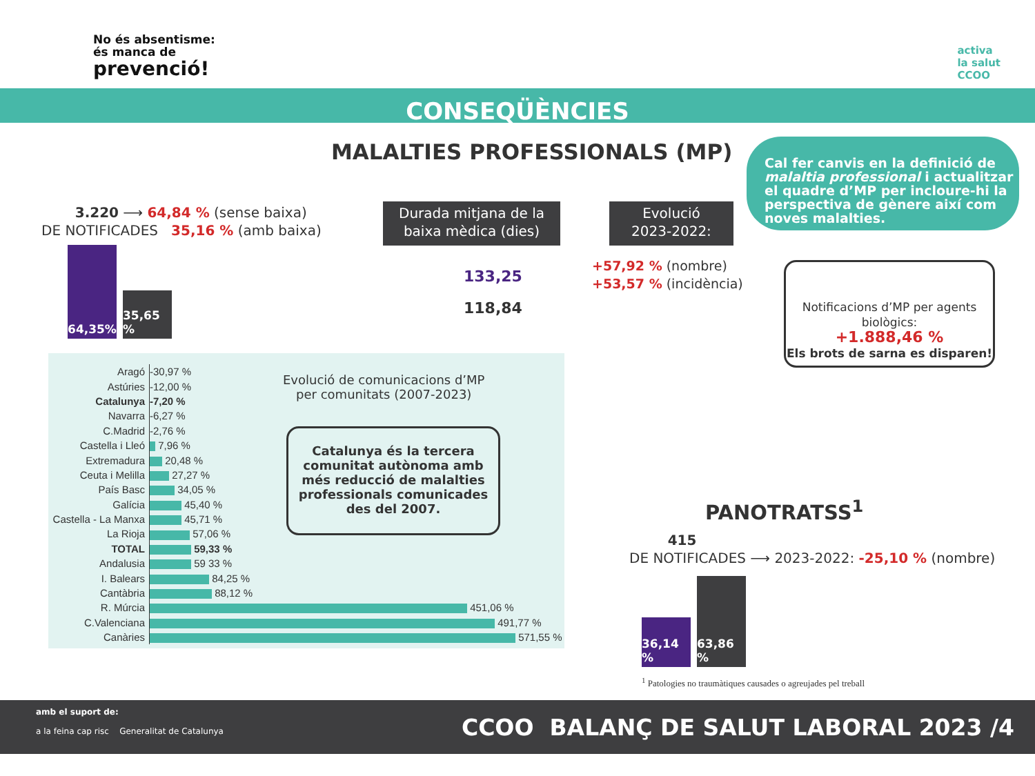No és absentisme:
és manca de
prevenció!
activa
la salut
CCOO
CONSEQÜÈNCIES
MALALTIES PROFESSIONALS (MP)
Cal fer canvis en la definició de malaltia professional i actualitzar el quadre d’MP per incloure-hi la perspectiva de gènere així com noves malalties.
3.220 ⟶ 64,84 % (sense baixa)
DE NOTIFICADES 35,16 % (amb baixa)
64,35%
35,65 %
Durada mitjana de la baixa mèdica (dies)
Evolució
2023-2022:
133,25
118,84
+57,92 % (nombre)
+53,57 % (incidència)
Notificacions d’MP per agents biològics:
+1.888,46 %
Els brots de sarna es disparen!
| Aragó | -30,97 % |
| Astúries | -12,00 % |
| Catalunya | -7,20 % |
| Navarra | -6,27 % |
| C.Madrid | -2,76 % |
| Castella i Lleó | 7,96 % |
| Extremadura | 20,48 % |
| Ceuta i Melilla | 27,27 % |
| País Basc | 34,05 % |
| Galícia | 45,40 % |
| Castella - La Manxa | 45,71 % |
| La Rioja | 57,06 % |
| TOTAL | 59,33 % |
| Andalusia | 59 33 % |
| I. Balears | 84,25 % |
| Cantàbria | 88,12 % |
| R. Múrcia | 451,06 % |
| C.Valenciana | 491,77 % |
| Canàries | 571,55 % |
Evolució de comunicacions d’MP
per comunitats (2007-2023)
Catalunya és la tercera comunitat autònoma amb més reducció de malalties professionals comunicades des del 2007.
PANOTRATSS<sup>1</sup>
415
DE NOTIFICADES ⟶ 2023-2022: -25,10 % (nombre)
36,14 %
63,86 %
<sup>1</sup> Patologies no traumàtiques causades o agreujades pel treball
amb el suport de:
a la feina cap risc Generalitat de Catalunya
CCOO BALANÇ DE SALUT LABORAL 2023 /4